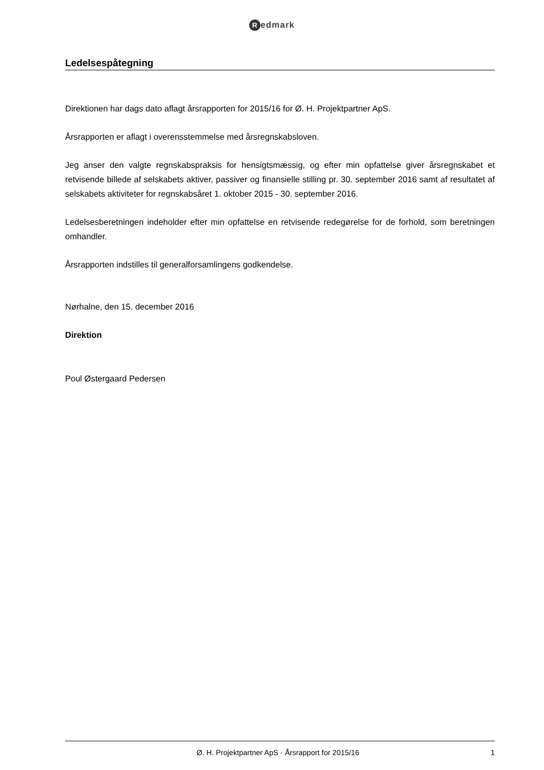Redmark
Ledelsespåtegning
Direktionen har dags dato aflagt årsrapporten for 2015/16 for Ø. H. Projektpartner ApS.
Årsrapporten er aflagt i overensstemmelse med årsregnskabsloven.
Jeg anser den valgte regnskabspraksis for hensigtsmæssig, og efter min opfattelse giver årsregnskabet et retvisende billede af selskabets aktiver, passiver og finansielle stilling pr. 30. september 2016 samt af resultatet af selskabets aktiviteter for regnskabsåret 1. oktober 2015 - 30. september 2016.
Ledelsesberetningen indeholder efter min opfattelse en retvisende redegørelse for de forhold, som beretningen omhandler.
Årsrapporten indstilles til generalforsamlingens godkendelse.
Nørhalne, den 15. december 2016
Direktion
Poul Østergaard Pedersen
Ø. H. Projektpartner ApS · Årsrapport for 2015/16
1